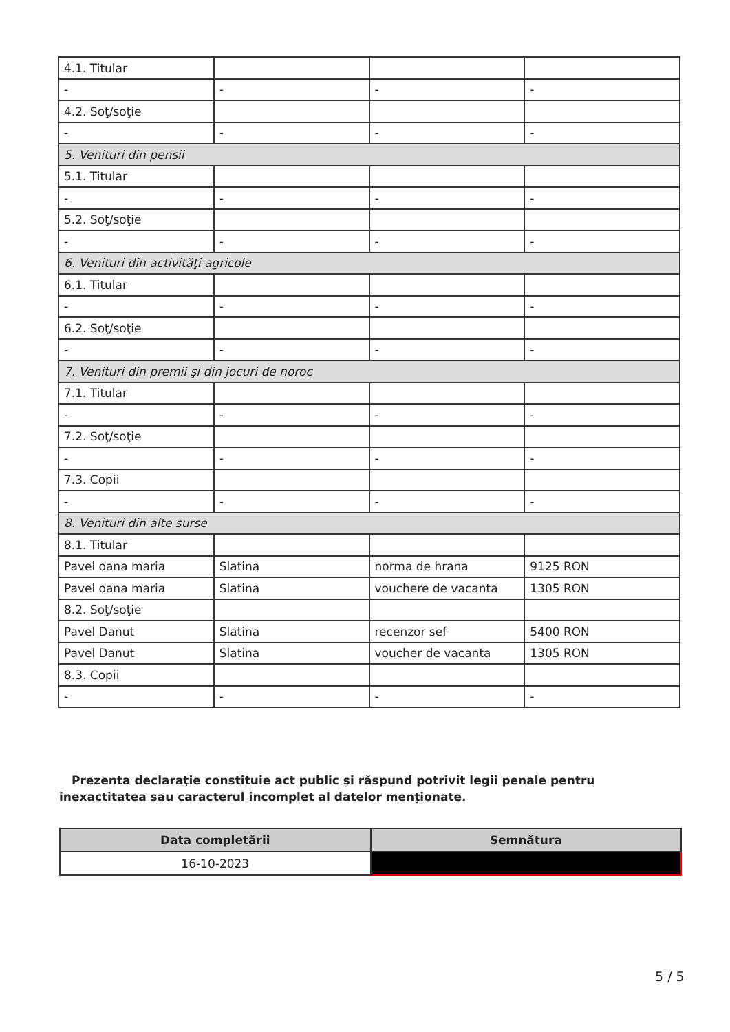| 4.1. Titular | | | |
| - | - | - | - |
| 4.2. Soţ/soţie | | | |
| - | - | - | - |
| 5. Venituri din pensii | | | |
| 5.1. Titular | | | |
| - | - | - | - |
| 5.2. Soţ/soţie | | | |
| - | - | - | - |
| 6. Venituri din activităţi agricole | | | |
| 6.1. Titular | | | |
| - | - | - | - |
| 6.2. Soţ/soţie | | | |
| - | - | - | - |
| 7. Venituri din premii şi din jocuri de noroc | | | |
| 7.1. Titular | | | |
| - | - | - | - |
| 7.2. Soţ/soţie | | | |
| - | - | - | - |
| 7.3. Copii | | | |
| - | - | - | - |
| 8. Venituri din alte surse | | | |
| 8.1. Titular | | | |
| Pavel oana maria | Slatina | norma de hrana | 9125 RON |
| Pavel oana maria | Slatina | vouchere de vacanta | 1305 RON |
| 8.2. Soţ/soţie | | | |
| Pavel Danut | Slatina | recenzor sef | 5400 RON |
| Pavel Danut | Slatina | voucher de vacanta | 1305 RON |
| 8.3. Copii | | | |
| - | - | - | - |
Prezenta declaraţie constituie act public şi răspund potrivit legii penale pentru inexactitatea sau caracterul incomplet al datelor menţionate.
| Data completării | Semnătura |
| --- | --- |
| 16-10-2023 | |
5 / 5